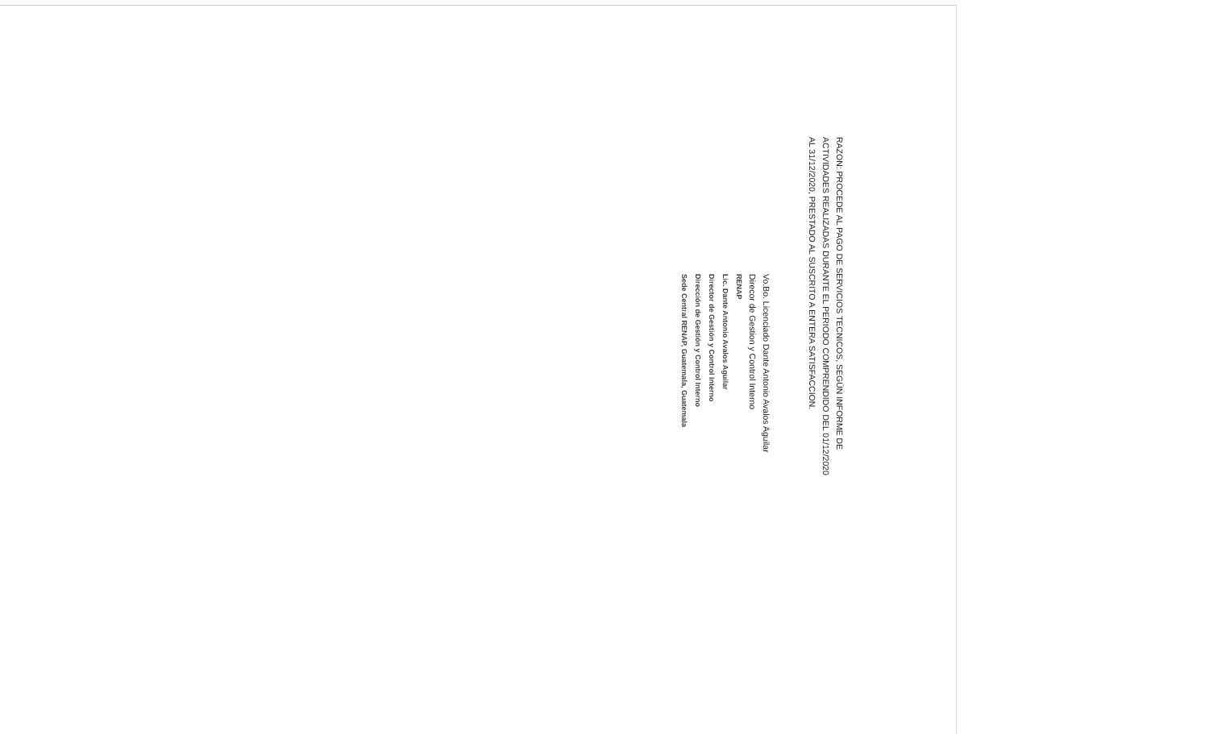RAZON: PROCEDE AL PAGO DE SERVICIOS TECNICOS, SEGÚN INFORME DE ACTIVIDADES REALIZADAS DURANTE EL PERIODO COMPRENDIDO DEL 01/12/2020 AL 31/12/2020, PRESTADO AL SUSCRITO A ENTERA SATISFACCION.
Vo.Bo. Licenciado Dante Antonio Avalos Aguilar
Direcor de Gestion y Control Interno
RENAP
Lic. Dante Antonio Avalos Aguilar
Director de Gestión y Control Interno
Dirección de Gestión y Control Interno
Sede Central RENAP, Guatemala, Guatemala